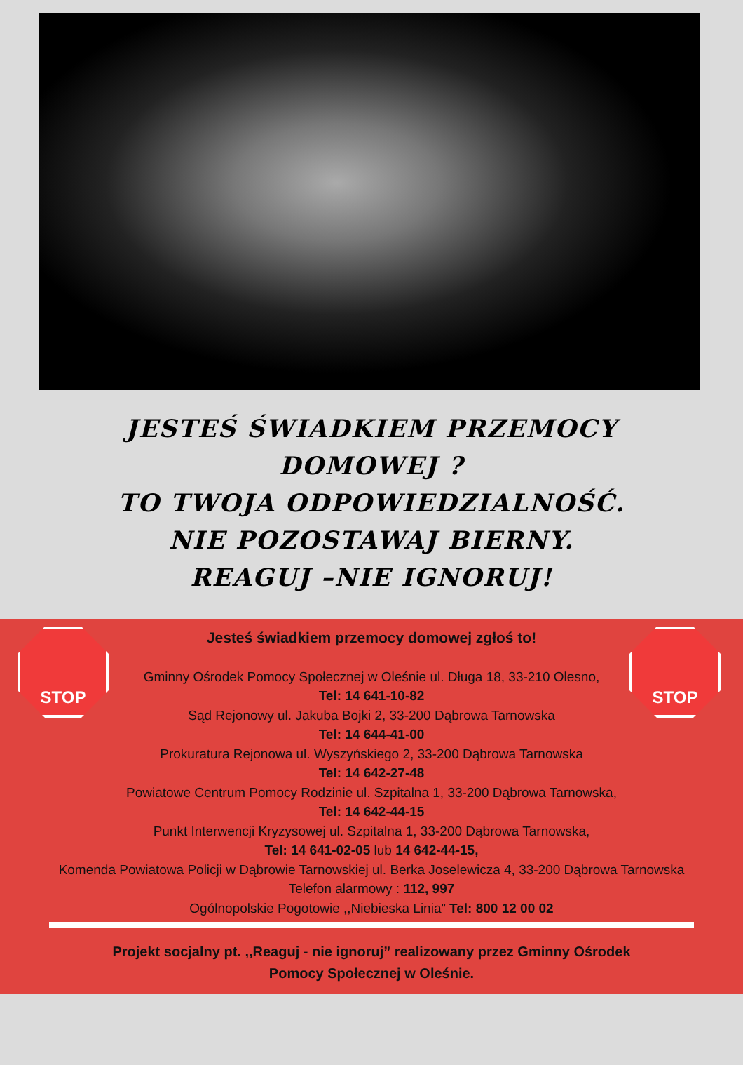JESTEŚ ŚWIADKIEM PRZEMOCY
DOMOWEJ ?
TO TWOJA ODPOWIEDZIALNOŚĆ.
NIE POZOSTAWAJ BIERNY.
REAGUJ –NIE IGNORUJ!
STOP STOP
Jesteś świadkiem przemocy domowej zgłoś to!
Gminny Ośrodek Pomocy Społecznej w Oleśnie ul. Długa 18, 33-210 Olesno,
Tel: 14 641-10-82
Sąd Rejonowy ul. Jakuba Bojki 2, 33-200 Dąbrowa Tarnowska
Tel: 14 644-41-00
Prokuratura Rejonowa ul. Wyszyńskiego 2, 33-200 Dąbrowa Tarnowska
Tel: 14 642-27-48
Powiatowe Centrum Pomocy Rodzinie ul. Szpitalna 1, 33-200 Dąbrowa Tarnowska,
Tel: 14 642-44-15
Punkt Interwencji Kryzysowej ul. Szpitalna 1, 33-200 Dąbrowa Tarnowska,
Tel: 14 641-02-05 lub 14 642-44-15,
Komenda Powiatowa Policji w Dąbrowie Tarnowskiej ul. Berka Joselewicza 4, 33-200 Dąbrowa Tarnowska
Telefon alarmowy : 112, 997
Ogólnopolskie Pogotowie ,,Niebieska Linia” Tel: 800 12 00 02
Projekt socjalny pt. ,,Reaguj - nie ignoruj” realizowany przez Gminny Ośrodek
Pomocy Społecznej w Oleśnie.